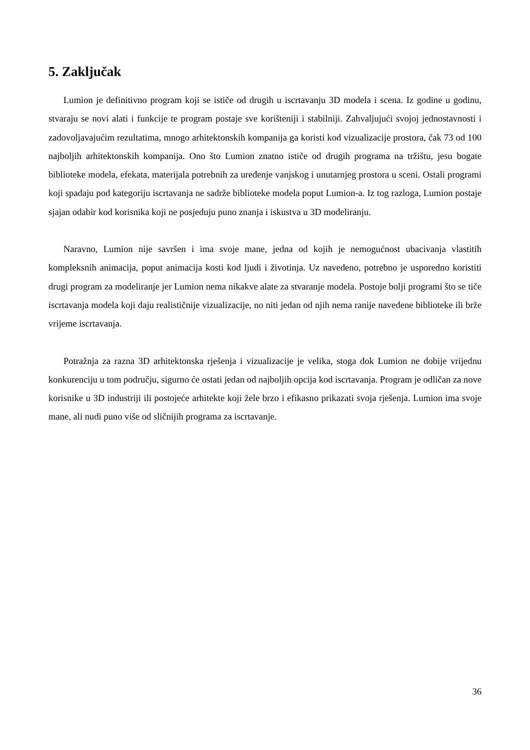5. Zaključak
Lumion je definitivno program koji se ističe od drugih u iscrtavanju 3D modela i scena. Iz godine u godinu, stvaraju se novi alati i funkcije te program postaje sve korišteniji i stabilniji. Zahvaljujući svojoj jednostavnosti i zadovoljavajućim rezultatima, mnogo arhitektonskih kompanija ga koristi kod vizualizacije prostora, čak 73 od 100 najboljih arhitektonskih kompanija. Ono što Lumion znatno ističe od drugih programa na tržištu, jesu bogate biblioteke modela, efekata, materijala potrebnih za uređenje vanjskog i unutarnjeg prostora u sceni. Ostali programi koji spadaju pod kategoriju iscrtavanja ne sadrže biblioteke modela poput Lumion-a. Iz tog razloga, Lumion postaje sjajan odabir kod korisnika koji ne posjeduju puno znanja i iskustva u 3D modeliranju.
Naravno, Lumion nije savršen i ima svoje mane, jedna od kojih je nemogućnost ubacivanja vlastitih kompleksnih animacija, poput animacija kosti kod ljudi i životinja. Uz navedeno, potrebno je usporedno koristiti drugi program za modeliranje jer Lumion nema nikakve alate za stvaranje modela. Postoje bolji programi što se tiče iscrtavanja modela koji daju realističnije vizualizacije, no niti jedan od njih nema ranije navedene biblioteke ili brže vrijeme iscrtavanja.
Potražnja za razna 3D arhitektonska rješenja i vizualizacije je velika, stoga dok Lumion ne dobije vrijednu konkurenciju u tom području, sigurno će ostati jedan od najboljih opcija kod iscrtavanja. Program je odličan za nove korisnike u 3D industriji ili postojeće arhitekte koji žele brzo i efikasno prikazati svoja rješenja. Lumion ima svoje mane, ali nudi puno više od sličnijih programa za iscrtavanje.
36